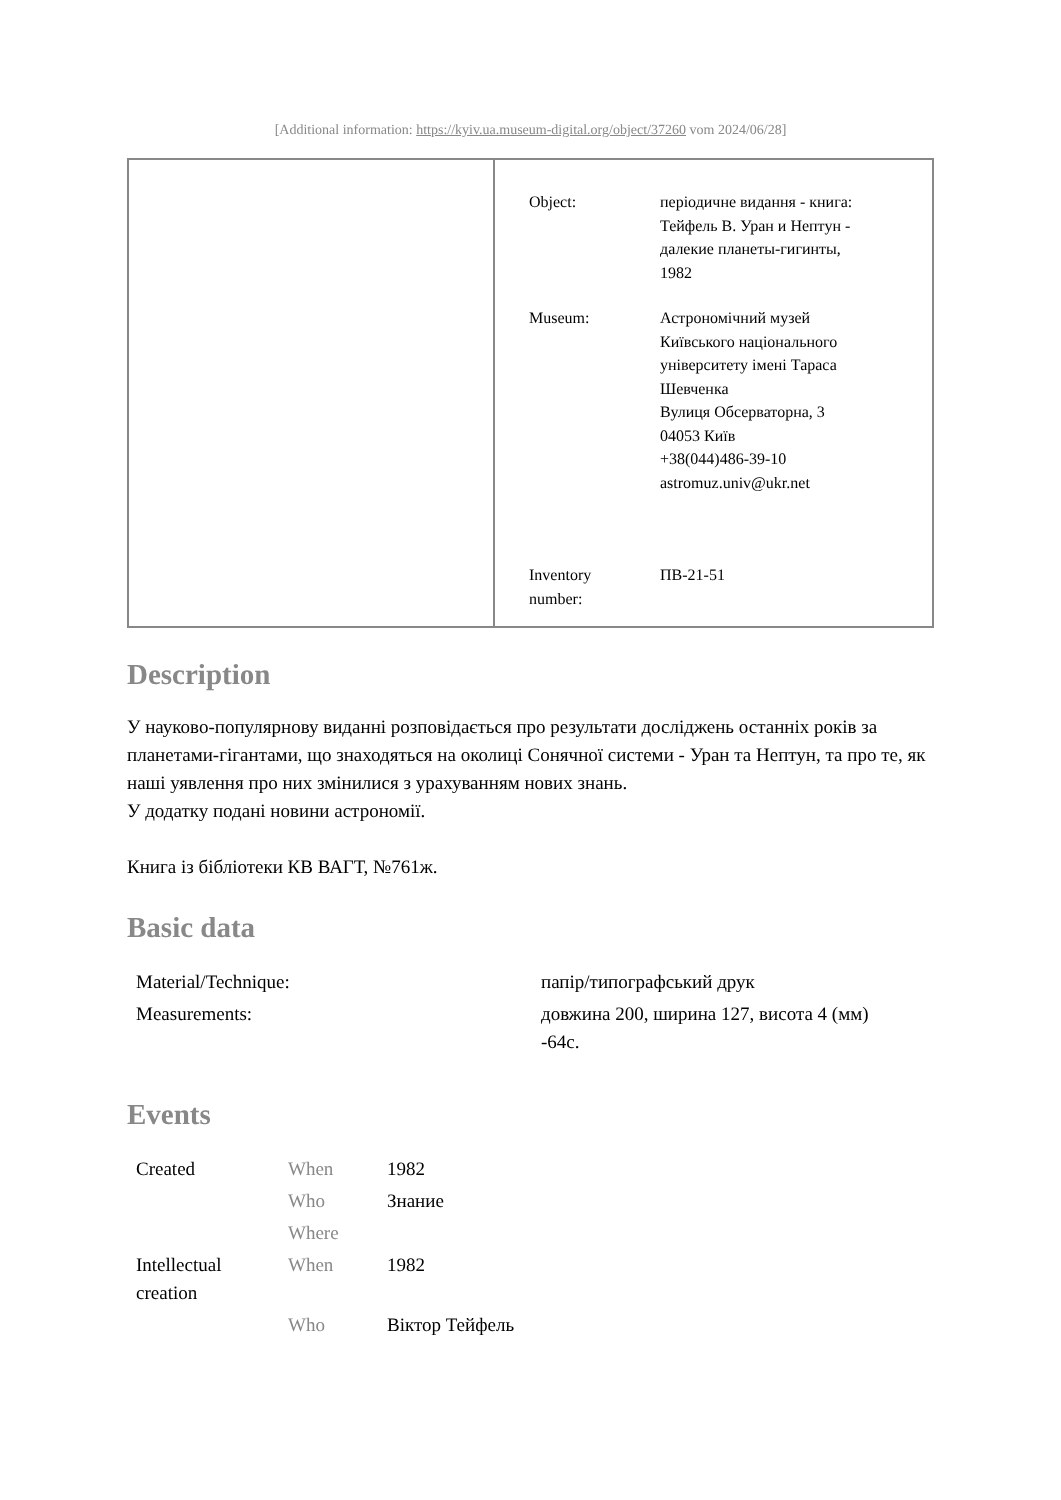[Additional information: https://kyiv.ua.museum-digital.org/object/37260 vom 2024/06/28]
| Object: | періодичне видання - книга: Тейфель В. Уран и Нептун - далекие планеты-гигинты, 1982 |
| Museum: | Астрономічний музей Київського національного університету імені Тараса Шевченка Вулиця Обсерваторна, 3 04053 Київ +38(044)486-39-10 astromuz.univ@ukr.net |
| Inventory number: | ПВ-21-51 |
Description
У науково-популярнову виданні розповідається про результати досліджень останніх років за планетами-гігантами, що знаходяться на околиці Сонячної системи - Уран та Нептун, та про те, як наші уявлення про них змінилися з урахуванням нових знань.
У додатку подані новини астрономії.
Книга із бібліотеки КВ ВАГТ, №761ж.
Basic data
| Material/Technique: | папір/типографський друк |
| Measurements: | довжина 200, ширина 127, висота 4 (мм) -64с. |
Events
| Created | When | 1982 |
| | Who | Знание |
| | Where | |
| Intellectual creation | When | 1982 |
| | Who | Віктор Тейфель |